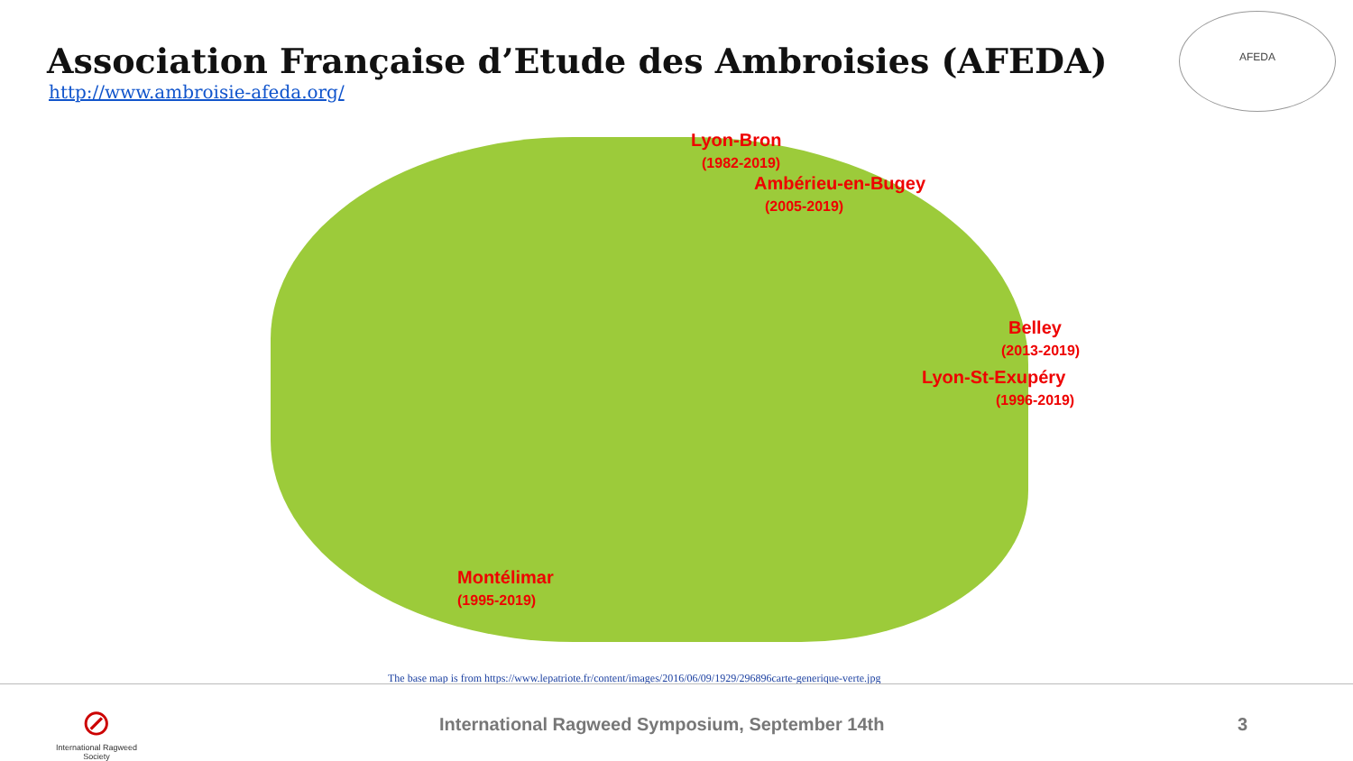Association Française d’Etude des Ambroisies (AFEDA)
http://www.ambroisie-afeda.org/
AFEDA
Lyon-Bron
(1982-2019)
Ambérieu-en-Bugey
(2005-2019)
Belley
(2013-2019)
Lyon-St-Exupéry
(1996-2019)
Montélimar
(1995-2019)
The base map is from https://www.lepatriote.fr/content/images/2016/06/09/1929/296896carte-generique-verte.jpg
⊘
International Ragweed Society
International Ragweed Symposium, September 14th
3